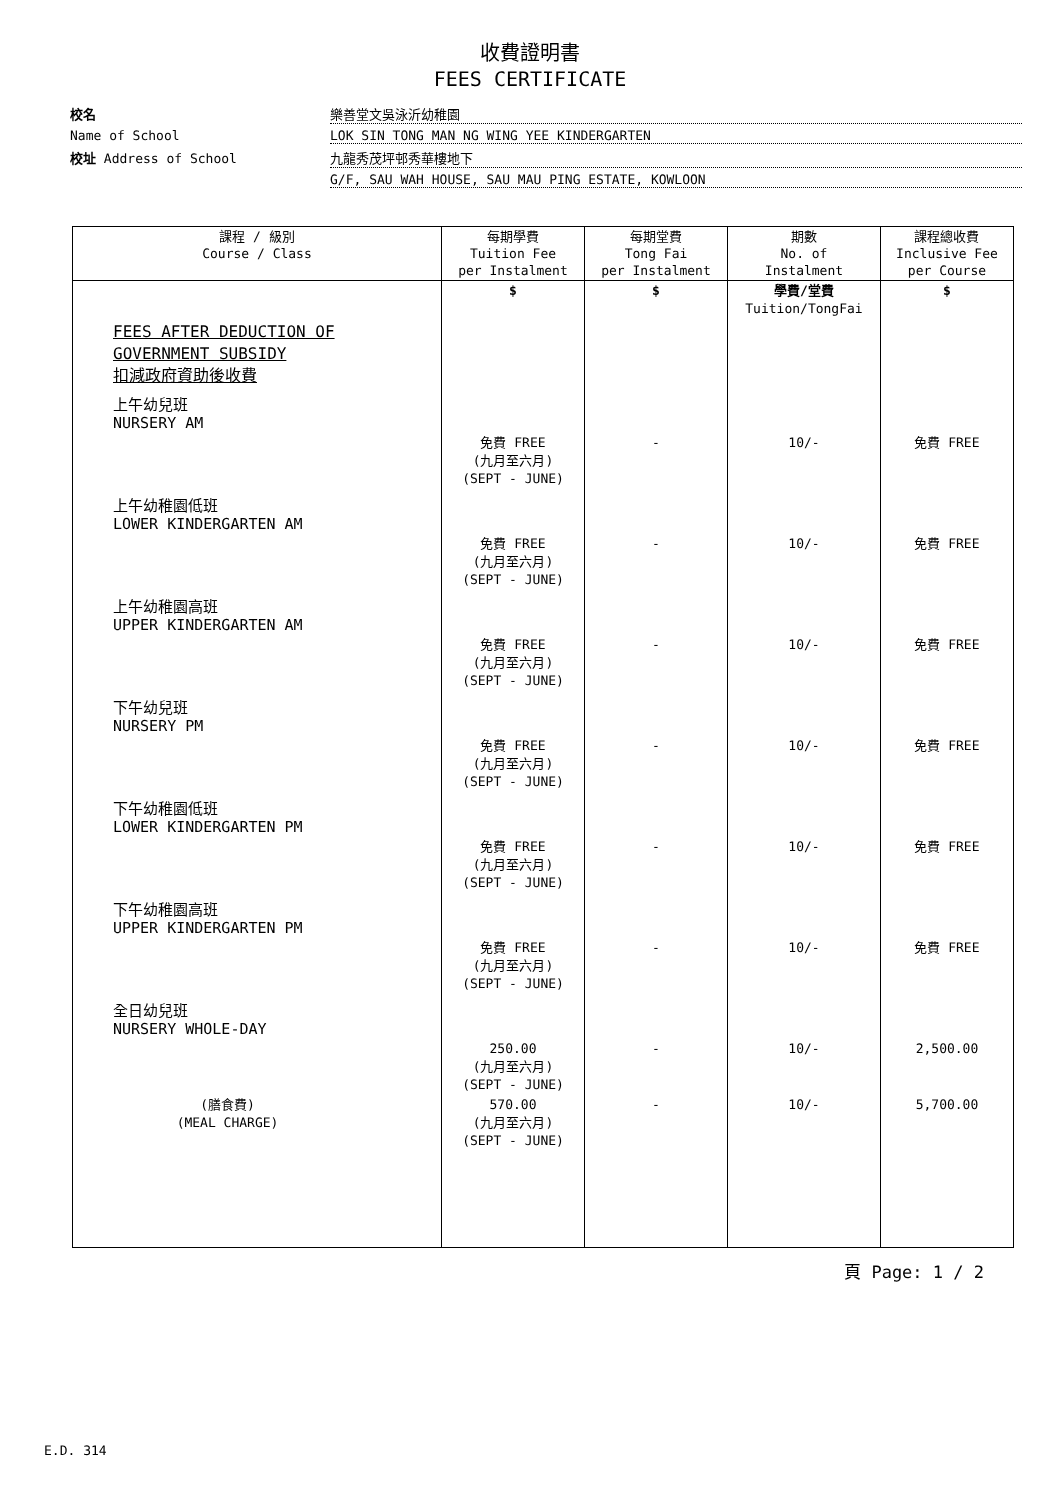收費證明書
FEES CERTIFICATE
校名
樂善堂文吳泳沂幼稚園
Name of School
LOK SIN TONG MAN NG WING YEE KINDERGARTEN
校址 Address of School
九龍秀茂坪邨秀華樓地下
G/F, SAU WAH HOUSE, SAU MAU PING ESTATE, KOWLOON
| 課程 / 級別 Course / Class | 每期學費 Tuition Fee per Instalment | 每期堂費 Tong Fai per Instalment | 期數 No. of Instalment | 課程總收費 Inclusive Fee per Course |
| --- | --- | --- | --- | --- |
| FEES AFTER DEDUCTION OF GOVERNMENT SUBSIDY 扣減政府資助後收費 | $ | $ | 學費/堂費 Tuition/TongFai | $ |
| 上午幼兒班 NURSERY AM | 免費 FREE (九月至六月) (SEPT - JUNE) | - | 10/- | 免費 FREE |
| 上午幼稚園低班 LOWER KINDERGARTEN AM | 免費 FREE (九月至六月) (SEPT - JUNE) | - | 10/- | 免費 FREE |
| 上午幼稚園高班 UPPER KINDERGARTEN AM | 免費 FREE (九月至六月) (SEPT - JUNE) | - | 10/- | 免費 FREE |
| 下午幼兒班 NURSERY PM | 免費 FREE (九月至六月) (SEPT - JUNE) | - | 10/- | 免費 FREE |
| 下午幼稚園低班 LOWER KINDERGARTEN PM | 免費 FREE (九月至六月) (SEPT - JUNE) | - | 10/- | 免費 FREE |
| 下午幼稚園高班 UPPER KINDERGARTEN PM | 免費 FREE (九月至六月) (SEPT - JUNE) | - | 10/- | 免費 FREE |
| 全日幼兒班 NURSERY WHOLE-DAY | 250.00 (九月至六月) (SEPT - JUNE) | - | 10/- | 2,500.00 |
| (膳食費) (MEAL CHARGE) | 570.00 (九月至六月) (SEPT - JUNE) | - | 10/- | 5,700.00 |
頁 Page: 1 / 2
E.D. 314